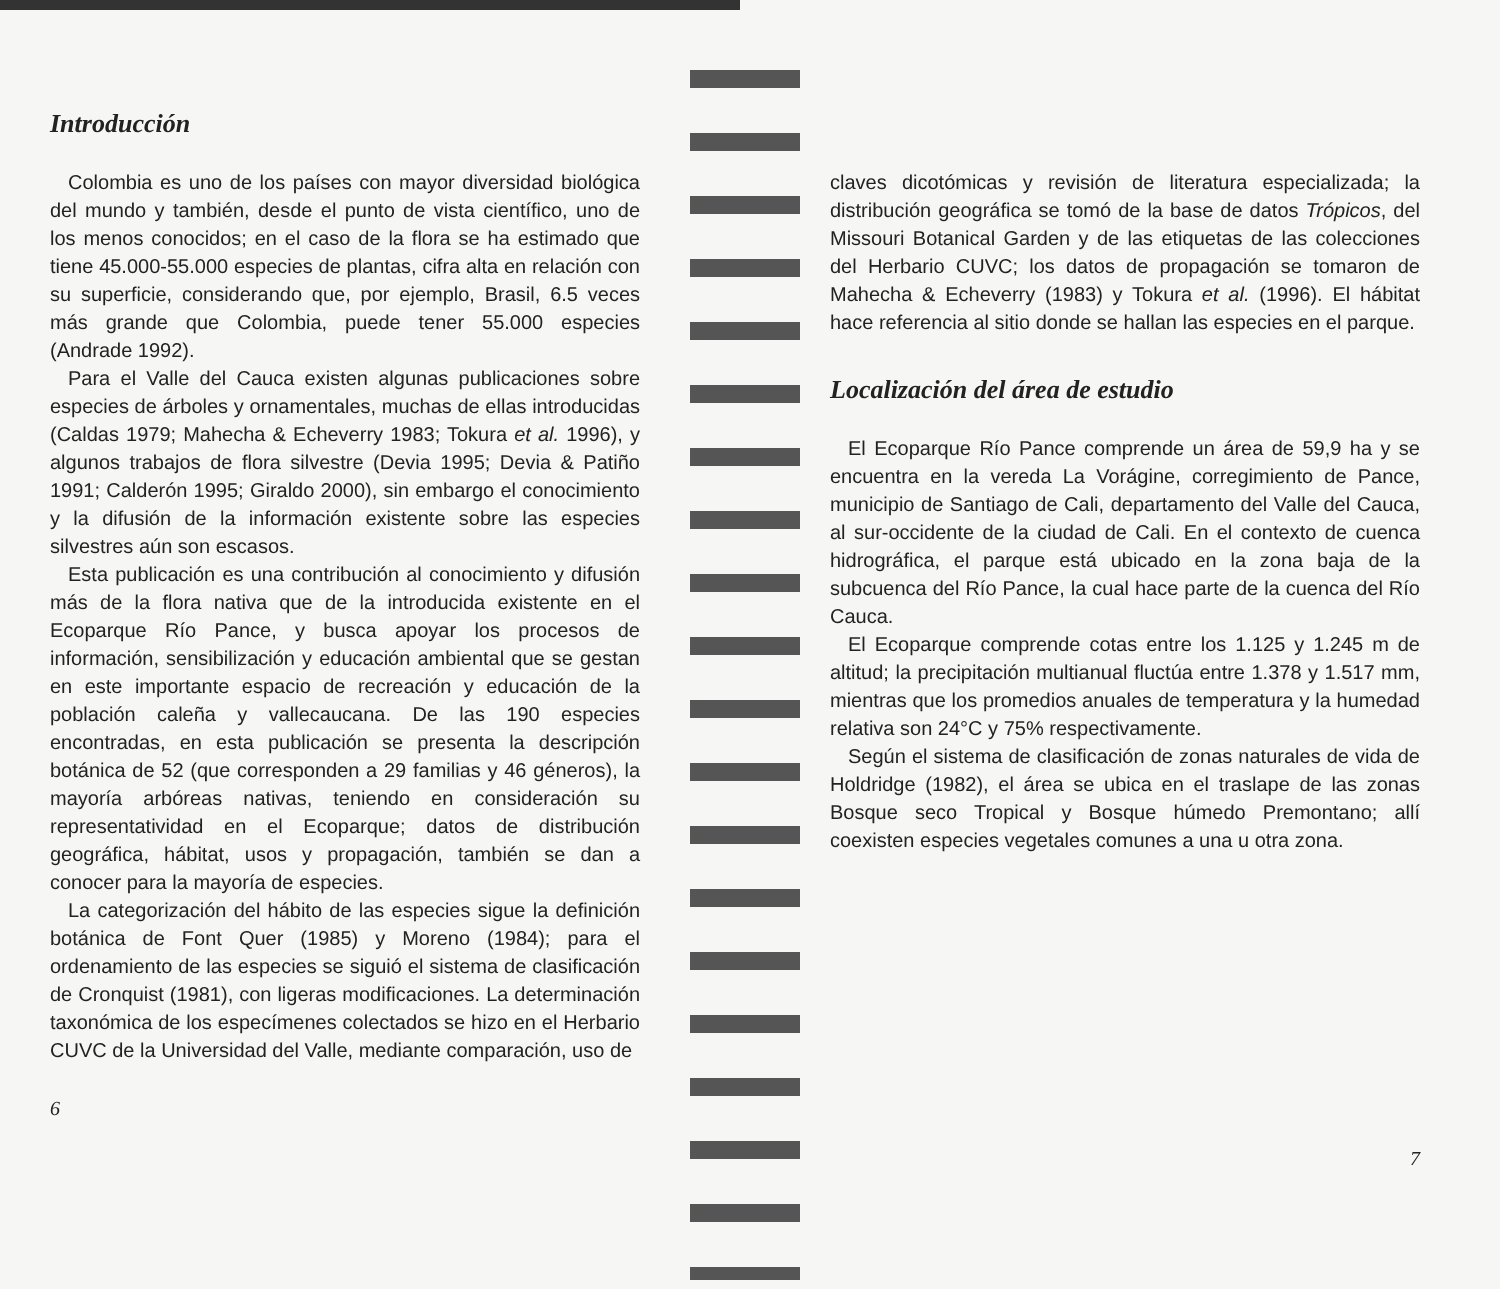Introducción
Colombia es uno de los países con mayor diversidad biológica del mundo y también, desde el punto de vista científico, uno de los menos conocidos; en el caso de la flora se ha estimado que tiene 45.000-55.000 especies de plantas, cifra alta en relación con su superficie, considerando que, por ejemplo, Brasil, 6.5 veces más grande que Colombia, puede tener 55.000 especies (Andrade 1992).
Para el Valle del Cauca existen algunas publicaciones sobre especies de árboles y ornamentales, muchas de ellas introducidas (Caldas 1979; Mahecha & Echeverry 1983; Tokura et al. 1996), y algunos trabajos de flora silvestre (Devia 1995; Devia & Patiño 1991; Calderón 1995; Giraldo 2000), sin embargo el conocimiento y la difusión de la información existente sobre las especies silvestres aún son escasos.
Esta publicación es una contribución al conocimiento y difusión más de la flora nativa que de la introducida existente en el Ecoparque Río Pance, y busca apoyar los procesos de información, sensibilización y educación ambiental que se gestan en este importante espacio de recreación y educación de la población caleña y vallecaucana. De las 190 especies encontradas, en esta publicación se presenta la descripción botánica de 52 (que corresponden a 29 familias y 46 géneros), la mayoría arbóreas nativas, teniendo en consideración su representatividad en el Ecoparque; datos de distribución geográfica, hábitat, usos y propagación, también se dan a conocer para la mayoría de especies.
La categorización del hábito de las especies sigue la definición botánica de Font Quer (1985) y Moreno (1984); para el ordenamiento de las especies se siguió el sistema de clasificación de Cronquist (1981), con ligeras modificaciones. La determinación taxonómica de los especímenes colectados se hizo en el Herbario CUVC de la Universidad del Valle, mediante comparación, uso de
6
claves dicotómicas y revisión de literatura especializada; la distribución geográfica se tomó de la base de datos Trópicos, del Missouri Botanical Garden y de las etiquetas de las colecciones del Herbario CUVC; los datos de propagación se tomaron de Mahecha & Echeverry (1983) y Tokura et al. (1996). El hábitat hace referencia al sitio donde se hallan las especies en el parque.
Localización del área de estudio
El Ecoparque Río Pance comprende un área de 59,9 ha y se encuentra en la vereda La Vorágine, corregimiento de Pance, municipio de Santiago de Cali, departamento del Valle del Cauca, al sur-occidente de la ciudad de Cali. En el contexto de cuenca hidrográfica, el parque está ubicado en la zona baja de la subcuenca del Río Pance, la cual hace parte de la cuenca del Río Cauca.
El Ecoparque comprende cotas entre los 1.125 y 1.245 m de altitud; la precipitación multianual fluctúa entre 1.378 y 1.517 mm, mientras que los promedios anuales de temperatura y la humedad relativa son 24°C y 75% respectivamente.
Según el sistema de clasificación de zonas naturales de vida de Holdridge (1982), el área se ubica en el traslape de las zonas Bosque seco Tropical y Bosque húmedo Premontano; allí coexisten especies vegetales comunes a una u otra zona.
7